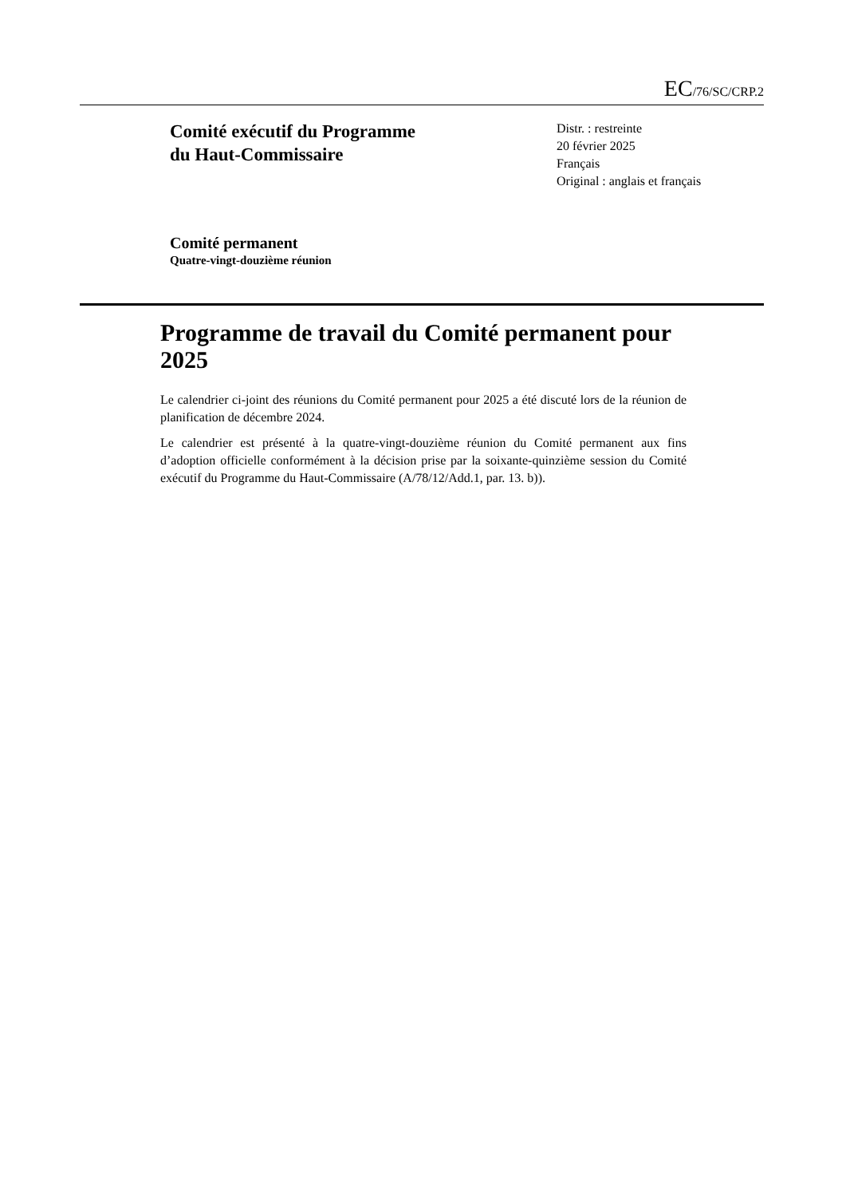EC/76/SC/CRP.2
Comité exécutif du Programme
du Haut-Commissaire
Distr. : restreinte
20 février 2025
Français
Original : anglais et français
Comité permanent
Quatre-vingt-douzième réunion
Programme de travail du Comité permanent pour 2025
Le calendrier ci-joint des réunions du Comité permanent pour 2025 a été discuté lors de la réunion de planification de décembre 2024.
Le calendrier est présenté à la quatre-vingt-douzième réunion du Comité permanent aux fins d’adoption officielle conformément à la décision prise par la soixante-quinzième session du Comité exécutif du Programme du Haut-Commissaire (A/78/12/Add.1, par. 13. b)).